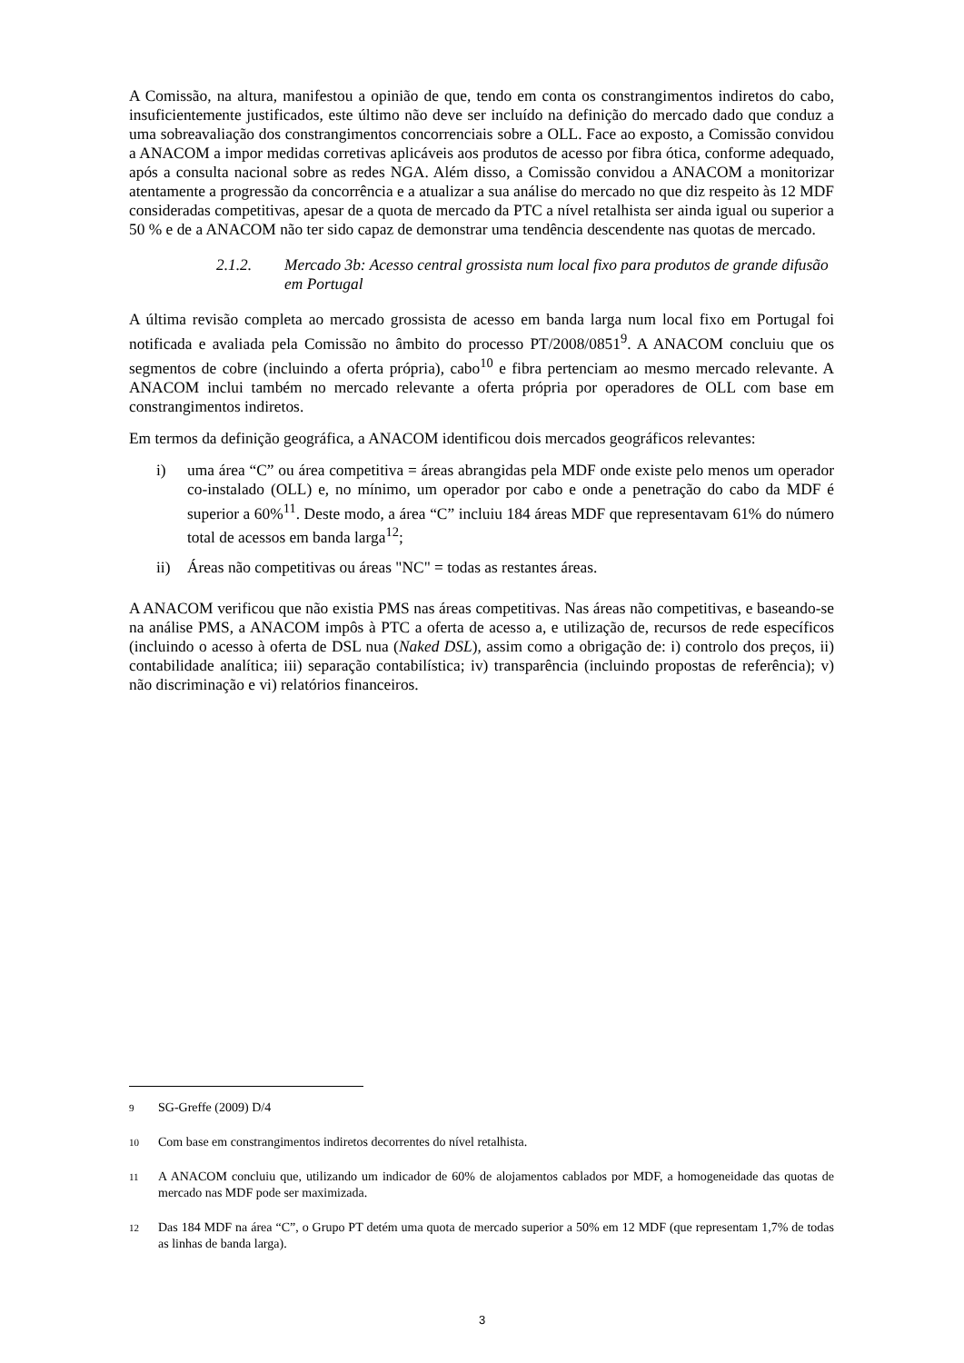A Comissão, na altura, manifestou a opinião de que, tendo em conta os constrangimentos indiretos do cabo, insuficientemente justificados, este último não deve ser incluído na definição do mercado dado que conduz a uma sobreavaliação dos constrangimentos concorrenciais sobre a OLL. Face ao exposto, a Comissão convidou a ANACOM a impor medidas corretivas aplicáveis aos produtos de acesso por fibra ótica, conforme adequado, após a consulta nacional sobre as redes NGA. Além disso, a Comissão convidou a ANACOM a monitorizar atentamente a progressão da concorrência e a atualizar a sua análise do mercado no que diz respeito às 12 MDF consideradas competitivas, apesar de a quota de mercado da PTC a nível retalhista ser ainda igual ou superior a 50 % e de a ANACOM não ter sido capaz de demonstrar uma tendência descendente nas quotas de mercado.
2.1.2. Mercado 3b: Acesso central grossista num local fixo para produtos de grande difusão em Portugal
A última revisão completa ao mercado grossista de acesso em banda larga num local fixo em Portugal foi notificada e avaliada pela Comissão no âmbito do processo PT/2008/0851<sup>9</sup>. A ANACOM concluiu que os segmentos de cobre (incluindo a oferta própria), cabo<sup>10</sup> e fibra pertenciam ao mesmo mercado relevante. A ANACOM inclui também no mercado relevante a oferta própria por operadores de OLL com base em constrangimentos indiretos.
Em termos da definição geográfica, a ANACOM identificou dois mercados geográficos relevantes:
i) uma área “C” ou área competitiva = áreas abrangidas pela MDF onde existe pelo menos um operador co-instalado (OLL) e, no mínimo, um operador por cabo e onde a penetração do cabo da MDF é superior a 60%<sup>11</sup>. Deste modo, a área “C” incluiu 184 áreas MDF que representavam 61% do número total de acessos em banda larga<sup>12</sup>;
ii) Áreas não competitivas ou áreas "NC" = todas as restantes áreas.
A ANACOM verificou que não existia PMS nas áreas competitivas. Nas áreas não competitivas, e baseando-se na análise PMS, a ANACOM impôs à PTC a oferta de acesso a, e utilização de, recursos de rede específicos (incluindo o acesso à oferta de DSL nua (Naked DSL), assim como a obrigação de: i) controlo dos preços, ii) contabilidade analítica; iii) separação contabilística; iv) transparência (incluindo propostas de referência); v) não discriminação e vi) relatórios financeiros.
<sup>9</sup> SG-Greffe (2009) D/4
<sup>10</sup> Com base em constrangimentos indiretos decorrentes do nível retalhista.
<sup>11</sup> A ANACOM concluiu que, utilizando um indicador de 60% de alojamentos cablados por MDF, a homogeneidade das quotas de mercado nas MDF pode ser maximizada.
<sup>12</sup> Das 184 MDF na área “C”, o Grupo PT detém uma quota de mercado superior a 50% em 12 MDF (que representam 1,7% de todas as linhas de banda larga).
3